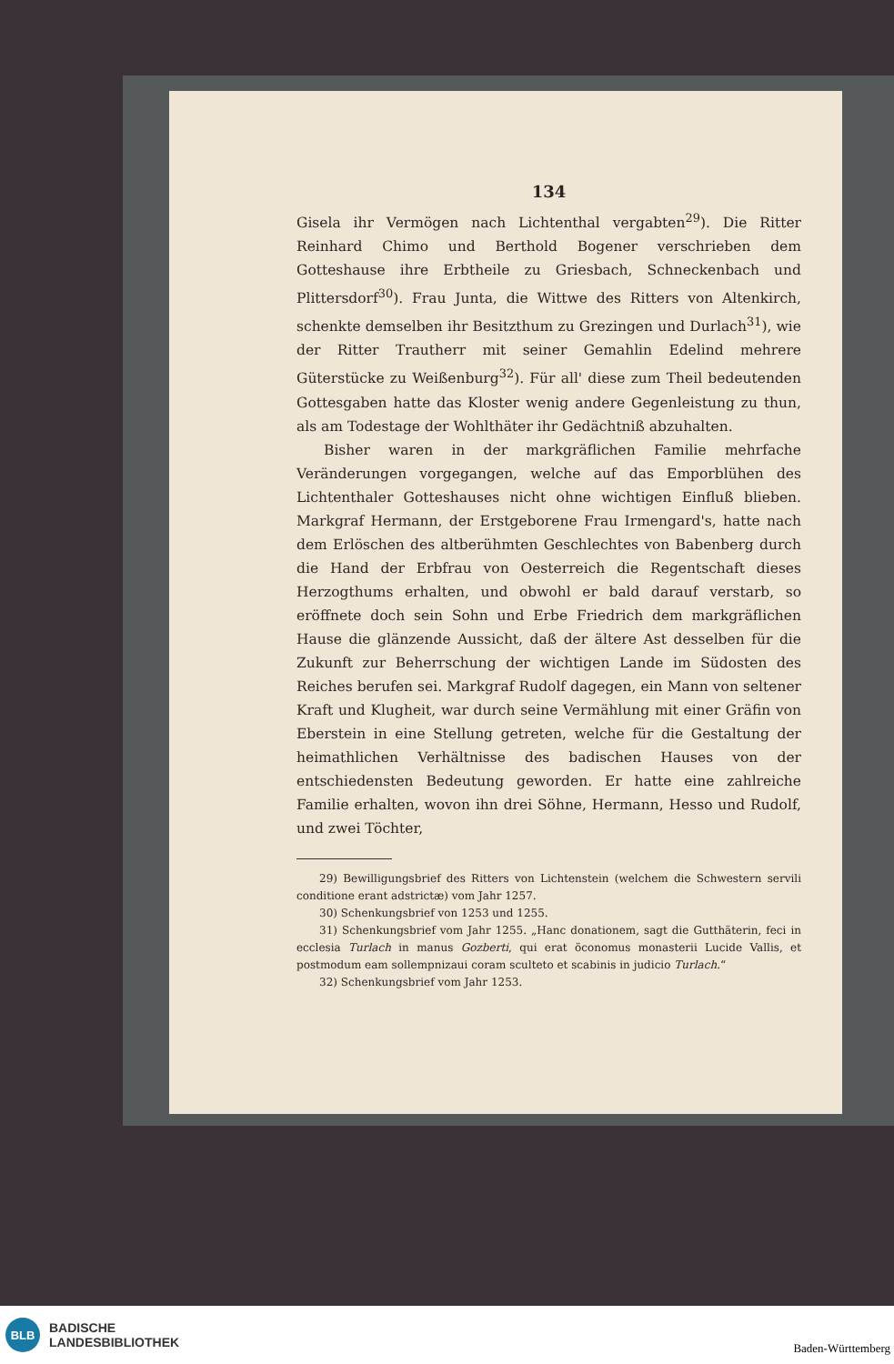134
Gisela ihr Vermögen nach Lichtenthal vergabten<sup>29</sup>). Die Ritter Reinhard Chimo und Berthold Bogener verschrieben dem Gotteshause ihre Erbtheile zu Griesbach, Schneckenbach und Plittersdorf<sup>30</sup>). Frau Junta, die Wittwe des Ritters von Altenkirch, schenkte demselben ihr Besitzthum zu Grezingen und Durlach<sup>31</sup>), wie der Ritter Trautherr mit seiner Gemahlin Edelind mehrere Güterstücke zu Weißenburg<sup>32</sup>). Für all' diese zum Theil bedeutenden Gottesgaben hatte das Kloster wenig andere Gegenleistung zu thun, als am Todestage der Wohlthäter ihr Gedächtniß abzuhalten.
Bisher waren in der markgräflichen Familie mehrfache Veränderungen vorgegangen, welche auf das Emporblühen des Lichtenthaler Gotteshauses nicht ohne wichtigen Einfluß blieben. Markgraf Hermann, der Erstgeborene Frau Irmengard's, hatte nach dem Erlöschen des altberühmten Geschlechtes von Babenberg durch die Hand der Erbfrau von Oesterreich die Regentschaft dieses Herzogthums erhalten, und obwohl er bald darauf verstarb, so eröffnete doch sein Sohn und Erbe Friedrich dem markgräflichen Hause die glänzende Aussicht, daß der ältere Ast desselben für die Zukunft zur Beherrschung der wichtigen Lande im Südosten des Reiches berufen sei. Markgraf Rudolf dagegen, ein Mann von seltener Kraft und Klugheit, war durch seine Vermählung mit einer Gräfin von Eberstein in eine Stellung getreten, welche für die Gestaltung der heimathlichen Verhältnisse des badischen Hauses von der entschiedensten Bedeutung geworden. Er hatte eine zahlreiche Familie erhalten, wovon ihn drei Söhne, Hermann, Hesso und Rudolf, und zwei Töchter,
29) Bewilligungsbrief des Ritters von Lichtenstein (welchem die Schwestern servili conditione erant adstrictæ) vom Jahr 1257.
30) Schenkungsbrief von 1253 und 1255.
31) Schenkungsbrief vom Jahr 1255. „Hanc donationem, sagt die Gutthäterin, feci in ecclesia Turlach in manus Gozberti, qui erat öconomus monasterii Lucide Vallis, et postmodum eam sollempnizaui coram sculteto et scabinis in judicio Turlach.“
32) Schenkungsbrief vom Jahr 1253.
BLB
BADISCHE
LANDESBIBLIOTHEK
Baden-Württemberg